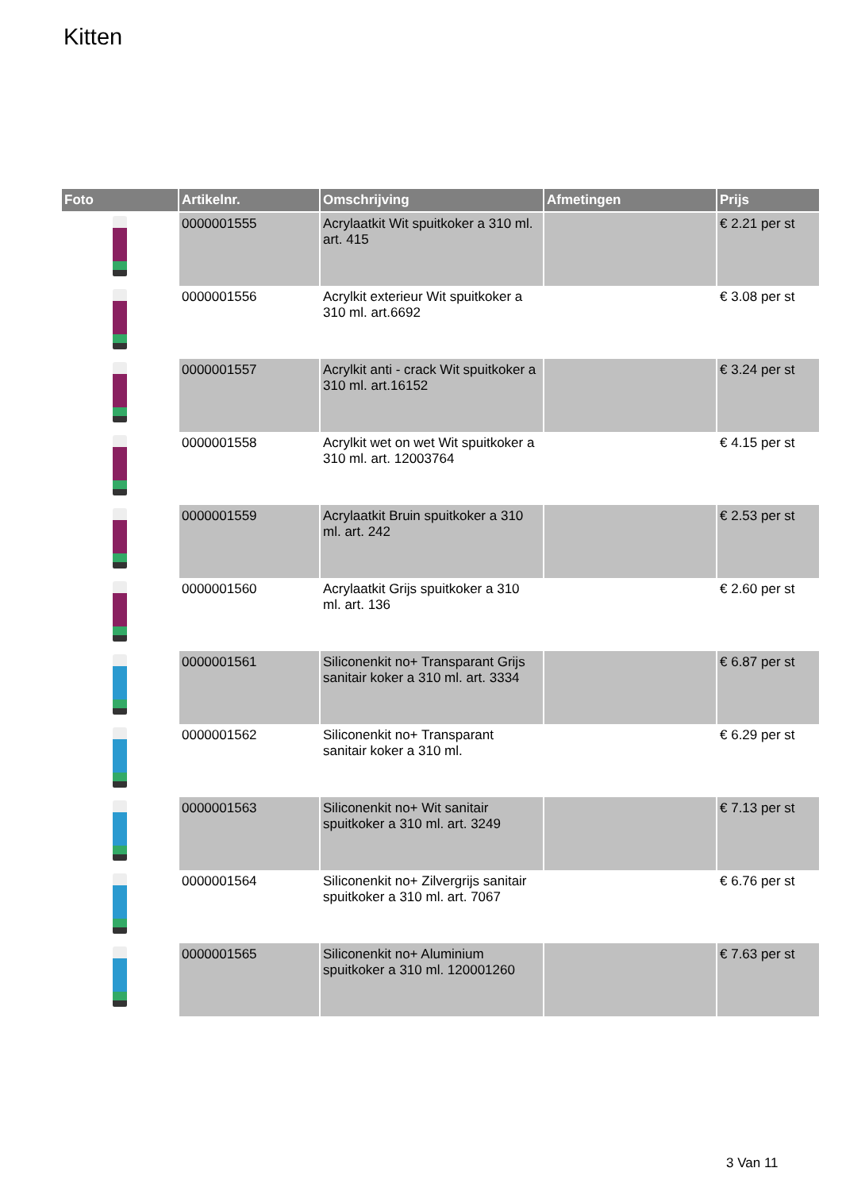Kitten
| Foto | Artikelnr. | Omschrijving | Afmetingen | Prijs |
| --- | --- | --- | --- | --- |
| | 0000001555 | Acrylaatkit Wit spuitkoker a 310 ml. art. 415 | | € 2.21 per st |
| | 0000001556 | Acrylkit exterieur Wit spuitkoker a 310 ml. art.6692 | | € 3.08 per st |
| | 0000001557 | Acrylkit anti - crack Wit spuitkoker a 310 ml. art.16152 | | € 3.24 per st |
| | 0000001558 | Acrylkit wet on wet Wit spuitkoker a 310 ml. art. 12003764 | | € 4.15 per st |
| | 0000001559 | Acrylaatkit Bruin spuitkoker a 310 ml. art. 242 | | € 2.53 per st |
| | 0000001560 | Acrylaatkit Grijs spuitkoker a 310 ml. art. 136 | | € 2.60 per st |
| | 0000001561 | Siliconenkit no+ Transparant Grijs sanitair koker a 310 ml. art. 3334 | | € 6.87 per st |
| | 0000001562 | Siliconenkit no+ Transparant sanitair koker a 310 ml. | | € 6.29 per st |
| | 0000001563 | Siliconenkit no+ Wit sanitair spuitkoker a 310 ml. art. 3249 | | € 7.13 per st |
| | 0000001564 | Siliconenkit no+ Zilvergrijs sanitair spuitkoker a 310 ml. art. 7067 | | € 6.76 per st |
| | 0000001565 | Siliconenkit no+ Aluminium spuitkoker a 310 ml. 120001260 | | € 7.63 per st |
3 Van 11